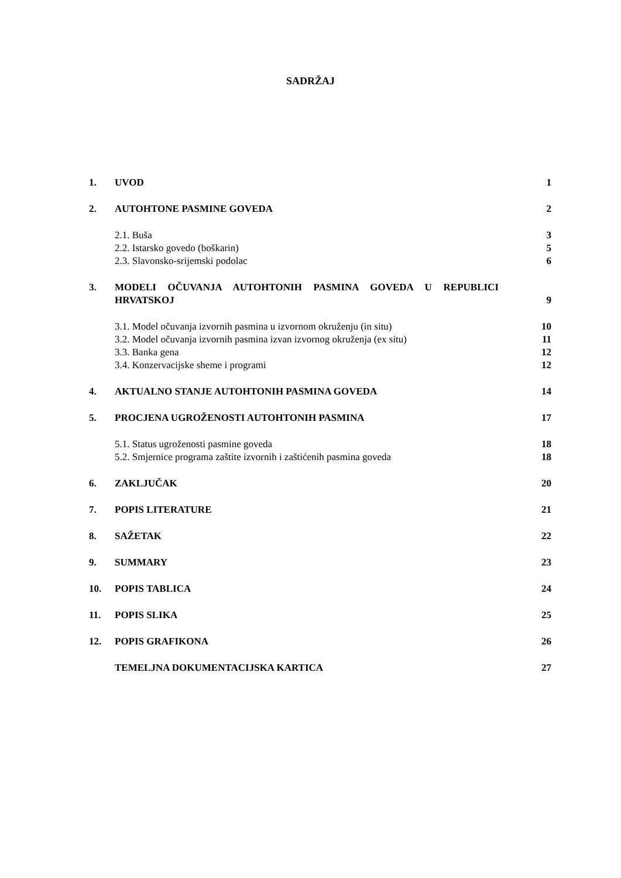SADRŽAJ
1. UVOD 1
2. AUTOHTONE PASMINE GOVEDA 2
2.1. Buša 3
2.2. Istarsko govedo (boškarin) 5
2.3. Slavonsko-srijemski podolac 6
3. MODELI OČUVANJA AUTOHTONIH PASMINA GOVEDA U REPUBLICI HRVATSKOJ 9
3.1. Model očuvanja izvornih pasmina u izvornom okruženju (in situ) 10
3.2. Model očuvanja izvornih pasmina izvan izvornog okruženja (ex situ) 11
3.3. Banka gena 12
3.4. Konzervacijske sheme i programi 12
4. AKTUALNO STANJE AUTOHTONIH PASMINA GOVEDA 14
5. PROCJENA UGROŽENOSTI AUTOHTONIH PASMINA 17
5.1. Status ugroženosti pasmine goveda 18
5.2. Smjernice programa zaštite izvornih i zaštićenih pasmina goveda 18
6. ZAKLJUČAK 20
7. POPIS LITERATURE 21
8. SAŽETAK 22
9. SUMMARY 23
10. POPIS TABLICA 24
11. POPIS SLIKA 25
12. POPIS GRAFIKONA 26
TEMELJNA DOKUMENTACIJSKA KARTICA 27